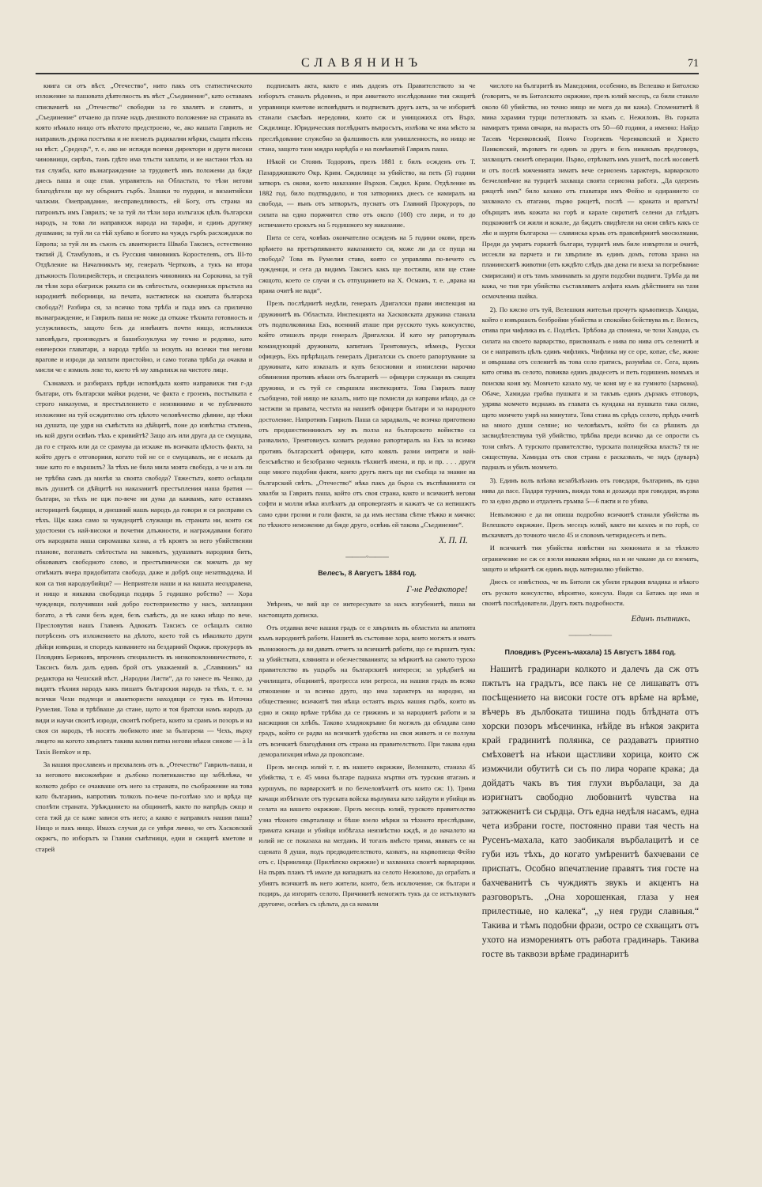СЛАВЯНИНЪ
71
книга си отъ вѣст. „Отечество“, нито пакъ отъ статистическото изложение за пашовата дѣятелность въ вѣст „Съединение“, като оставамъ списвачитѣ на „Отечество“ свободни за го хвалятъ и славятъ, и „Съединение“ отчаено да плаче надъ днешното положение на страната въ която нѣмало нищо отъ вѣхтото предстроено, че, ако нашата Гаврилъ не направилъ дързка постъпка и не вземелъ радикални мѣрки, същата пѣсень на вѣст. „Средецъ“, т. е. ако не испжди всички директори и други високи чиновници, сирѣчъ, тамъ гдѣто има тлъсти заплати, и не настани тѣхъ на тая служба, като възнаграждение за трудоветѣ имъ положени да бжде днесь паша и още глав. управитель на Областьта, то тѣзи негови благодѣтели ще му обърнатъ гърбъ. Злашки то пурдии, и византийски чалжми. Оиеправдание, несправедливость, ей Богу, отъ страна на патронътъ имъ Гаврилъ; че за туй ли тѣзи хора излъгахж цѣлъ български народъ, за това ли направихж народа на тарафи, и единъ другиму душмани; за туй ли са тѣй хубаво и богато на чуждъ гърбъ расхождахж по Европа; за туй ли въ съюзъ съ авантюриста Шваба Таксисъ, естественно тжпий Д. Стамбуловъ, и съ Русския чиновникъ Коростелевъ, отъ III-то Отдѣление на Началникътъ му, генералъ Чертковъ, а тукъ на втора длъжность Полицмейстеръ, и специаленъ чиновникъ на Сорокина, за туй ли тѣзи хора обагрихж ржката си въ свѣтостьта, осквернихж пръстьта на народнитѣ поборници, на печата, настжпихж на скжпата българска свобода?! Разбира ся, за всичко това трѣба и пада имъ са прилично възнаграждение, и Гаврилъ паша не може да откаже тѣхната готовность и услужливость, защото безъ да измѣнятъ почти нищо, испълнихж заповѣдьта, производътъ и башибозуклука му точно и редовно, като еничерски главатари, а народа трѣба за искупъ на всички тия негови врагове и изроди да заплати пристойно, и само тогава трѣба да очаква и мисли че е измилъ леке то, което тѣ му хвърлихж на чистото лице.
Съзнавахъ и разбирахъ прѣди исповѣдьта която направихж тия г-да българи, отъ български майки родени, че факта е грозенъ, постъпката е строго наказуема, и престъплението е неизвинимо и че публичното изложение на туй осждително отъ цѣлото человѣчество дѣяние, ще тѣжи на душата, ще удря на съвѣстьта на дѣйцитѣ, поне до извѣстна стъпень, нъ кой други освѣнъ тѣхъ е кривийтѣ? Защо азъ или друга да се смущава, да го е страхъ или да се срамува да искаже въ всичката цѣлость факта, за който другъ е отговорния, когато той не се е смущавалъ, не е искалъ да знае като го е вършилъ? За тѣхъ не била мила моята свобода, а че и азъ ли не трѣбва самъ да милѣя за своята свобода? Тяжестьта, която осѣщали възъ душитѣ си дѣйцитѣ на наказанитѣ престъпления наша братия — българи, за тѣхъ не щж по-вече ни дума да кажвамъ, като оставямъ историцитѣ бждящи, и днешний нашъ народъ да говори и ся расправи съ тѣхъ. Щж кажа само за чуждецитѣ служащи въ страната ни, които сж удостоени съ най-високи и почетни длъжности, и награждавани богато отъ народната наша сиромашка хазна, а тѣ кроятъ за него убийствении планове, погазватъ свѣтостьта на законътъ, удушаватъ народния битъ, обковаватъ свободното слово, и престъпнически сж мжчатъ да му отнѣматъ вчера придобитата свобода, даже и добрѣ още незатвърдена. И кои са тия народоубийци? — Неприятели наши и на нашата неоздравена, и нищо и никаква свободица подирь 5 годишно робство? — Хора чуждевци, получивши най добро гостеприемство у насъ, заплащани богато, а тѣ сами безъ идея, безъ съвѣсть, да не кажа нѣщо по вече. Пресловутия нашъ Главенъ Адвокатъ Таксисъ се осѣщалъ силно потрѣсенъ отъ изложението на дѣлото, което той съ нѣколкото други дѣйци извърши, и споредъ казванието на бездарний Окржж. прокуроръ въ Пловдивъ Бериковъ, впрочемъ специалистъ въ низкопоклонничеството, г. Таксисъ билъ далъ единъ брой отъ уважаемий в. „Славянинъ“ на редактора на Чешский вѣст. „Народни Листи“, да го занесе въ Чешко, да видятъ тѣхния народъ какъ пишатъ българския народъ за тѣхъ, т. е. за всички Чехи подлеци и авантюристи находящи се тукъ въ Източна Румелия. Това и трѣбваше да стане, щото и тоя братски намъ народъ да види и научи своитѣ изроди, своитѣ гюбрета, които за срамъ и позоръ и на своя си народъ, тѣ носятъ любимото име за българена — Чехъ, върху лицето на когото хвърлятъ такива кални пятна негови нѣкои синове — à la Taxis Bernkov и пр.
За нашия прославенъ и прехваленъ отъ в. „Отечество“ Гаврилъ-паша, и за неговото високомѣрие и дълбоко политиканство ще забѣлѣжа, че колкото добро се очакваше отъ него за страната, по съображение на това като българинъ, напротивъ толкозъ по-вече по-голѣмо зло и врѣда ще сполѣти страната. Урѣжданието на общинитѣ, както по напрѣдъ сжщо и сега тжй да се каже зависи отъ него; а какво е направилъ нашия паша? Нищо и пакъ нищо. Имахъ случая да се увѣря лично, че отъ Хасковский окржгъ, по изборътъ за Главни съвѣтници, едни и сжщитѣ кметове и старей
подписватъ акта, както е имъ даденъ отъ Правителството за че изборътъ станалъ рѣдовенъ, и при анкетното изслѣдование тия сжщитѣ управници кметове исповѣдватъ и подписватъ другъ актъ, за че изборитѣ станали съвсѣмъ нередовни, които сж и унищожихѫ отъ Върх. Сждилище. Юридическия поглѣднатъ въпросътъ, излѣзва че има мѣсто за преслѣдование служебно за фалшивость или умишленность, но нищо не стана, защото тази мждра нарѣдба е на помѣнатий Гаврилъ паша.
Нѣкой си Стоянъ Тодоровъ, презъ 1881 г. билъ осжденъ отъ Т. Пазарджишкото Окр. Крим. Сждилище за убийство, на петь (5) години затворъ съ окови, което наказание Върхов. Сждил. Крим. Отдѣление въ 1882 год. било подтвърдило, и тоя затворникъ днесъ се намиралъ на свобода, — вънъ отъ затворътъ, пуснатъ отъ Главний Прокуроръ, по силата на едно поржчител ство отъ около (100) сто лири, и то до испичането срокътъ на 5 годишного му наказание.
Пита се сега, човѣкъ окончателно осжденъ на 5 години окови, презъ врѣмето на претърпяването наказанието си, може ли да се пуща на свобода? Това въ Румелия става, която се управлява по-вечето съ чужденци, и сега да видимъ Таксисъ какъ ще постжпи, или ще стане сжщото, което се случи и съ отпущанието на Х. Османъ, т. е. „врана на врана очитѣ не вади“.
Презъ послѣднитѣ недѣли, генералъ Дригалски прави инспекция на дружинитѣ въ Областьта. Инспекцията на Хасковската дружина станала отъ подполковника Екъ, военний аташе при русското тукъ консулство, който отишелъ преди генералъ Дригалски. И като му рапортувалъ командующий дружината, капитанъ Трентовиусъ, нѣмецъ, Русски офицеръ, Екъ прѣрѣщалъ генералъ Дригалски съ своето рапортувание за дружината, като изказалъ и купъ безосновни и измислени нарочно обвинения противъ нѣкои отъ българитѣ — офицери служащи въ сжщата дружина, и съ туй се свършила инспекцията. Това Гаврилъ пашу съобщено, той нищо не казалъ, нито ще помисли да направи нѣщо, да се застжпи за правата, честьта на нашитѣ офицери българи и за народното достоление. Напротивъ Гаврилъ Паша са зарадвалъ, че всичко приготвено отъ предшественникътъ му въ полза на българското войнство са развалило, Трентовиусъ казватъ редовно рапортиралъ на Екъ за всичко противъ българскитѣ офицери, като ковялъ разни интриги и най-безсъвѣстно и безобразно черняль тѣхнитѣ имена, и пр. и пр. . . . други още много подобни факти, които другъ пжтъ ще ви съобща за знание на българский свѣтъ. „Отечество“ нѣка пакъ да бърза съ въспѣванията си хвалби за Гаврилъ паша, който отъ своя страна, както и всичкитѣ негови софти и молли нѣка излѣзатъ да опровергаятъ и кажатъ че са непишжтъ само едни грозни и голи факти, за да имъ нестава сѣтне тѣжко и мжчно: по тѣхното неможение да бжде друго, освѣнь ей такова „Съединение“.
Х. П. П.
———◦———
Велесъ, 8 Августъ 1884 год.
Г-не Редакторе!
Увѣренъ, че вий ще се интересувате за насъ изгубенитѣ, пиша ви настоящата дописка.
Отъ отдавна вече нашия градъ се е хвърлилъ въ областьта на апатията къмъ народнитѣ работи. Нашитѣ въ състояние хора, които могжтъ и иматъ възможность да ви даватъ отчетъ за всичкитѣ работи, що се вършатъ тукъ: за убийствата, клянията и обезчестяванията; за мѣркитѣ на самото турско правителство въ ущърбъ на българскитѣ интереси; за урѣдбитѣ на училищата, общинитѣ, прогресса или регреса, на нашия градъ въ всяко отношение и за всичко друго, що има характеръ на народно, на общественно; всичкитѣ тия нѣща остаятъ върхъ нашия гърбъ, които въ едно и сжщо врѣме трѣбва да се грижимъ и за народнитѣ работи и за насжщния си хлѣбъ. Таково хладнокръвие би могжлъ да обладава само градъ, който се радва на всичкитѣ удобства на своя животъ и се ползува отъ всичкитѣ благодѣяния отъ страна на правителството. При такава една деморализация нѣма да прокопсаме.
Презъ месецъ юлий т. г. въ нашето окржжие, Велешкото, станаха 45 убийства, т. е. 45 мина българе паднаха мъртви отъ турския ятаганъ и куршумъ, по варварскитѣ и по безчеловѣчитѣ отъ които сж: 1). Трима качаци избѣгнале отъ турската войска върлуваха като хайдути и убийци въ селата на нашето окржжие. Презъ месецъ юлий, турското правителство узна тѣхното свърталище и бѣше взело мѣрки за тѣхното преслѣдване, тримата качаци и убийци избѣгаха неизвѣстно кждѣ, и до началото на юлий не се показаха на мегданъ. И тогазъ вмѣсто трима, явяватъ се на сцената 8 души, подъ предводителството, казватъ, на кървопиеца Фейзо отъ с. Църнилища (Прилѣпско окржжие) и захванаха своитѣ варварщини. На първъ планъ тѣ имале да нападнатъ на селото Нежилово, да ограбатъ и убиятъ всичкитѣ въ него жители, които, безъ исключение, сж българи и подиръ, да изгорятъ селото. Причинитѣ немогжтъ тукъ да се истълкуватъ другояче, освѣнъ съ цѣльта, да са намали
числото на българитѣ въ Македония, особенно, въ Велешко и Битолско (говорятъ, че въ Битолското окржжие, презъ юлий месецъ, са били станале около 60 убийства, но точно нищо не мога да ви кажа). Споменатитѣ 8 мина харамии турци потеглюватъ за къмъ с. Нежиловъ. Въ горката намиратъ трима овчари, на възрасть отъ 50—60 години, а именно: Найдо Тасевъ Черенковский, Пончо Георгиевъ Черенковский и Христо Панковский, вързватъ ги единъ за другъ и безъ никакъвъ предговоръ, захващатъ своитѣ операции. Първо, отрѣзватъ имъ ушитѣ, послѣ носоветѣ и отъ послѣ мжченията зиматъ вече сериозенъ характеръ, варварското безчеловѣчие на турцитѣ захваща своята сериозна работа. „Да одеремъ ржцетѣ имъ“ било казано отъ главатаря имъ Фейзо и одиранието се захванало съ ятагани, първо ржцетѣ, послѣ — кракатa и вратътъ! обърщатъ имъ кожата на горѣ и карале сиротитѣ селени да глѣдатъ подкожнитѣ си жили и кокале, да бждатъ свидѣтели на онзи свѣтъ какъ се лѣе и шурти българска — славянска кръвь отъ правовѣрнитѣ мюсюлмани. Преди да умратъ горкитѣ българи, турцитѣ имъ биле извъртели и очитѣ, иссекли на парчета и ги хвърлиле въ единъ домъ, готова храна на планинскитѣ животни (отъ кждѣто слѣдъ два дена ги взеха за погребвание смирисани) и отъ тамъ заминавать за други подобни подвиги. Трѣба да ви кажа, че тия три убийства съставляватъ алфата къмъ дѣйствията на тази осмочленна шайка.
2). По кжсно отъ туй, Велешкия жительи прочутъ кръвопиецъ Хамдаа, който е извършилъ безбройни убийства и спокойно бействува въ г. Велесъ, отива при чифлика въ с. Подлѣсъ. Трѣбова да спомена, че този Хамдаа, съ силата на своето варварство, присвоявалъ е нива по нива отъ селенитѣ и си е направилъ цѣлъ единъ чифликъ. Чифлика му се оре, копае, сѣе, жжне и овършава отъ селенитѣ въ това село гратисъ, разумѣва се. Сега, щомъ като отива въ селото, повиква единъ двадесетъ и петь годишенъ момъкъ и поисква коня му. Момчето казало му, че коня му е на гумното (хармана). Обаче, Хамидаа грабва пушката и за такъвъ единъ дързакъ отговоръ, удрява момчето веднажъ въ главата съ кундака на пушката така силно, щото момчето умрѣ на минутата. Това стана въ срѣдъ селото, прѣдъ очитѣ на много души селяне; но человѣкътъ, който би са рѣшилъ да засвидѣтелствува туй убийство, трѣбва преди всичко да се опрости съ този свѣтъ. А турското правителство, турската полицейска власть? тя не сжществува. Хамидаа отъ своя страна е расказвалъ, че зидъ (дуваръ) падналъ и убилъ момчето.
3). Единъ волъ влѣзва незабѣлѣзанъ отъ говедаря, българинъ, въ една нива да пасе. Падаря турчинъ, вижда това и дохажда при говедари, вързва го за едно дърво и отдалечъ гръмва 5—6 пжти и го убива.
Невъзможно е да ви опиша подробно всичкитѣ станали убийства въ Велешкото окржжие. Презъ месецъ юлий, както ви казахъ и по горѣ, се въскачватъ до точното число 45 и словомъ четиридесеть и петь.
И всичкитѣ тия убийства извѣстни на хюкюмата и за тѣхното ограничение не сж се взели никакви мѣрки, на и не чакаме да се вземать, защото и мѣркитѣ сж единъ видъ материално убийство.
Днесъ се извѣстихъ, че въ Битоля сж убили гръцкия владика и нѣкого отъ руското консулство, вѣроятно, консула. Види са Батакъ ще има и своитѣ послѣдователи. Другъ пжть подробности.
Единъ пътникъ.
———◦———
Пловдивъ (Русенъ-махала) 15 Августъ 1884 год.
Нашитѣ градинари колкото и далечъ да сж отъ пжтьтъ на градътъ, все пакъ не се лишаватъ отъ посѣщението на високи госте отъ врѣме на врѣме, вѣчерь въ дълбоката тишина подъ блѣдната отъ хорски позоръ мѣсечинка, нѣйде въ нѣкоя закрита край градинитѣ полянка, се раздаватъ приятно смѣховетѣ на нѣкои щастливи хорица, които сж измжчили обутитѣ си съ по лира чорапе крака; да дойдатъ чакъ въ тия глухи върбалаци, за да изригнатъ свободно любовнитѣ чувства на затжженитѣ си сърдца. Отъ една недѣля насамъ, една чета избрани госте, постоянно прави тая честь на Русенъ-махала, като заобикаля върбалацитѣ и се губи изъ тѣхъ, до когато умѣренитѣ бахчевани се приспатъ. Особно впечатление правятъ тия госте на бахчеванитѣ съ чуждиятъ звукъ и акцентъ на разговорътъ. „Она хорошенкая, глаза у нея прилестные, но калека“, „у нея груди славныя.“ Такива и тѣмъ подобни фрази, остро се схващатъ отъ ухото на изморениятъ отъ работа градинарь. Такива госте въ таквози врѣме градинаритѣ